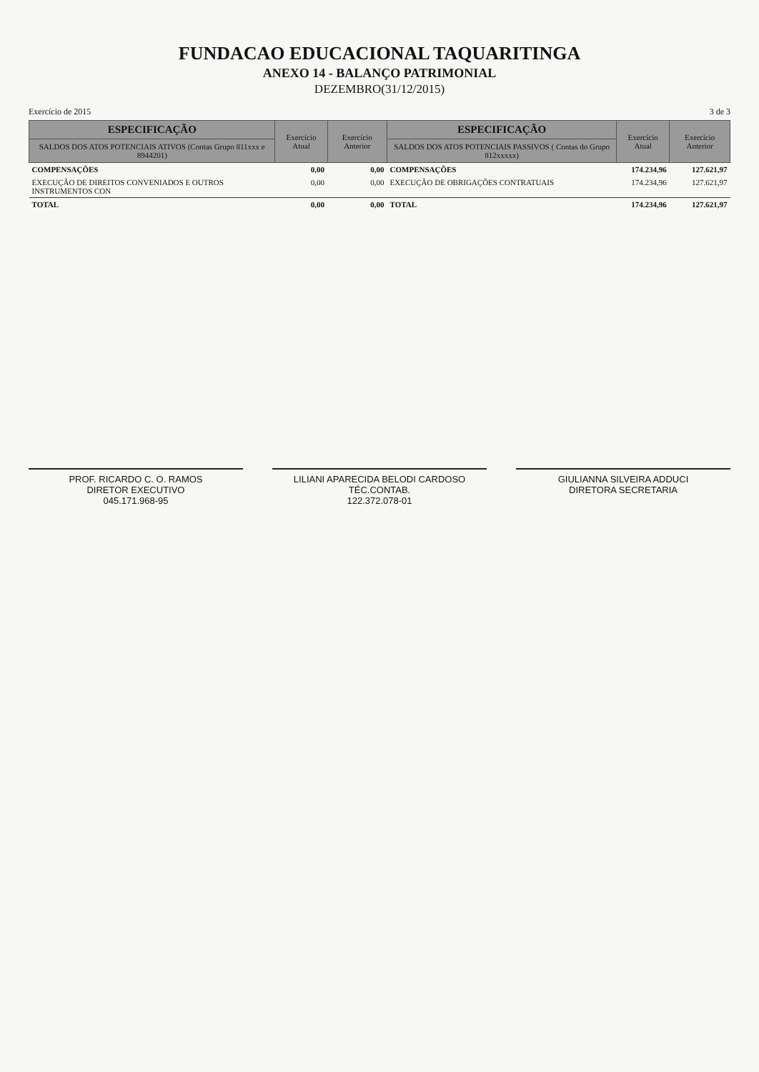FUNDACAO EDUCACIONAL TAQUARITINGA
ANEXO 14 - BALANÇO PATRIMONIAL
DEZEMBRO(31/12/2015)
Exercício de 2015 3 de 3
| ESPECIFICAÇÃO | Exercício Atual | Exercício Anterior | ESPECIFICAÇÃO | Exercício Atual | Exercício Anterior |
| --- | --- | --- | --- | --- | --- |
| SALDOS DOS ATOS POTENCIAIS ATIVOS (Contas Grupo 811xxx e 8944201) | | | SALDOS DOS ATOS POTENCIAIS PASSIVOS ( Contas do Grupo 812xxxxx) | | |
| COMPENSAÇÕES | 0,00 | 0,00 | COMPENSAÇÕES | 174.234,96 | 127.621,97 |
| EXECUÇÃO DE DIREITOS CONVENIADOS E OUTROS INSTRUMENTOS CON | 0,00 | 0,00 | EXECUÇÃO DE OBRIGAÇÕES CONTRATUAIS | 174.234,96 | 127.621,97 |
| TOTAL | 0,00 | 0,00 | TOTAL | 174.234,96 | 127.621,97 |
PROF. RICARDO C. O. RAMOS
DIRETOR EXECUTIVO
045.171.968-95
LILIANI APARECIDA BELODI CARDOSO
TÉC.CONTAB.
122.372.078-01
GIULIANNA SILVEIRA ADDUCI
DIRETORA SECRETARIA